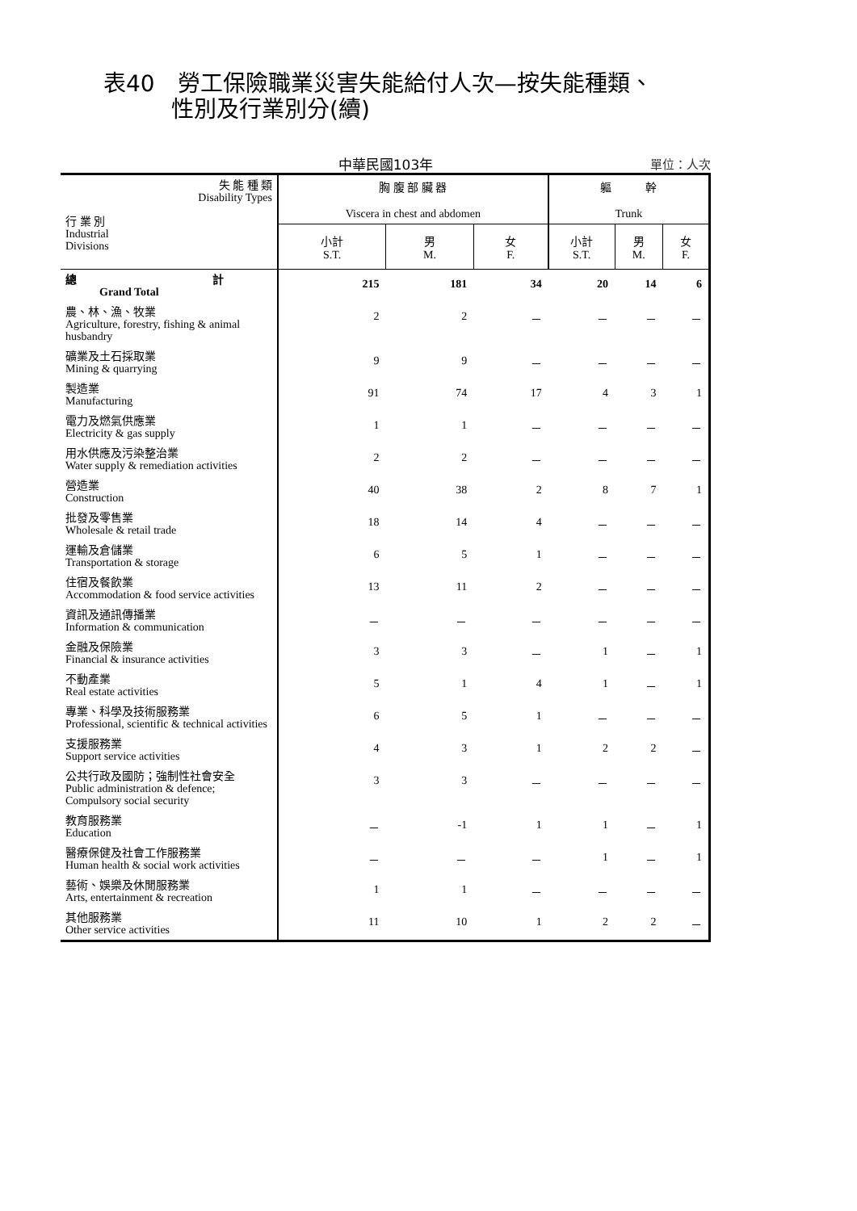表40　勞工保險職業災害失能給付人次—按失能種類、
　　　性別及行業別分(續)
中華民國103年
單位：人次
| 失 能 種 類 Disability Types 行 業 別 Industrial Divisions | 胸 腹 部 臟 器 Viscera in chest and abdomen | | | 軀 幹 Trunk | | |
| --- | --- | --- | --- | --- | --- | --- |
| | 小計 S.T. | 男 M. | 女 F. | 小計 S.T. | 男 M. | 女 F. |
| 總 計 Grand Total | 215 | 181 | 34 | 20 | 14 | 6 |
| 農、林、漁、牧業 Agriculture, forestry, fishing & animal husbandry | 2 | 2 | － | － | － | － |
| 礦業及土石採取業 Mining & quarrying | 9 | 9 | － | － | － | － |
| 製造業 Manufacturing | 91 | 74 | 17 | 4 | 3 | 1 |
| 電力及燃氣供應業 Electricity & gas supply | 1 | 1 | － | － | － | － |
| 用水供應及污染整治業 Water supply & remediation activities | 2 | 2 | － | － | － | － |
| 營造業 Construction | 40 | 38 | 2 | 8 | 7 | 1 |
| 批發及零售業 Wholesale & retail trade | 18 | 14 | 4 | － | － | － |
| 運輸及倉儲業 Transportation & storage | 6 | 5 | 1 | － | － | － |
| 住宿及餐飲業 Accommodation & food service activities | 13 | 11 | 2 | － | － | － |
| 資訊及通訊傳播業 Information & communication | － | － | － | － | － | － |
| 金融及保險業 Financial & insurance activities | 3 | 3 | － | 1 | － | 1 |
| 不動產業 Real estate activities | 5 | 1 | 4 | 1 | － | 1 |
| 專業、科學及技術服務業 Professional, scientific & technical activities | 6 | 5 | 1 | － | － | － |
| 支援服務業 Support service activities | 4 | 3 | 1 | 2 | 2 | － |
| 公共行政及國防；強制性社會安全 Public administration & defence; Compulsory social security | 3 | 3 | － | － | － | － |
| 教育服務業 Education | － | -1 | 1 | 1 | － | 1 |
| 醫療保健及社會工作服務業 Human health & social work activities | － | － | － | 1 | － | 1 |
| 藝術、娛樂及休閒服務業 Arts, entertainment & recreation | 1 | 1 | － | － | － | － |
| 其他服務業 Other service activities | 11 | 10 | 1 | 2 | 2 | － |